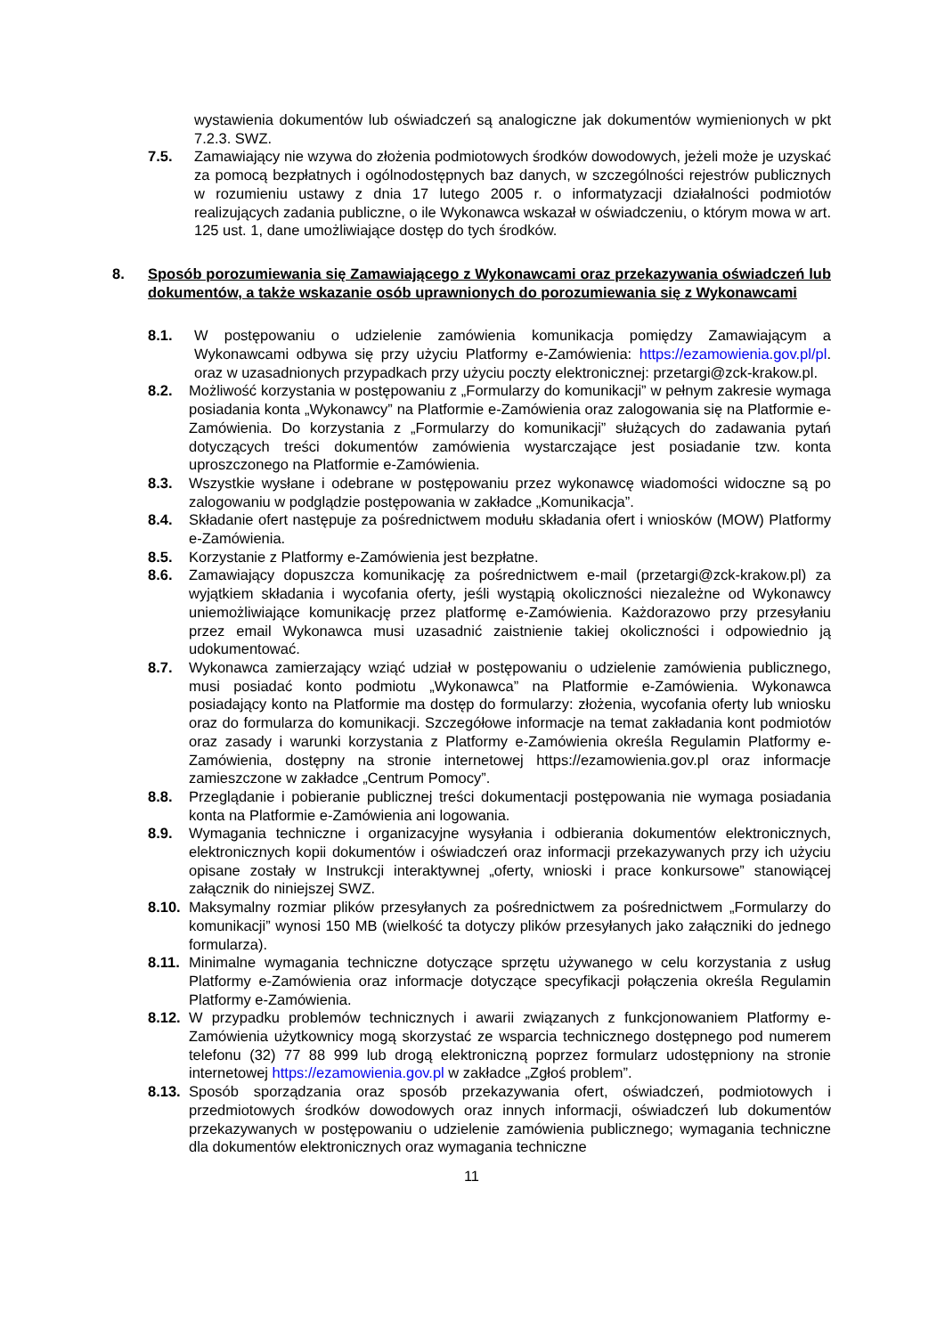wystawienia dokumentów lub oświadczeń są analogiczne jak dokumentów wymienionych w pkt 7.2.3. SWZ.
7.5. Zamawiający nie wzywa do złożenia podmiotowych środków dowodowych, jeżeli może je uzyskać za pomocą bezpłatnych i ogólnodostępnych baz danych, w szczególności rejestrów publicznych w rozumieniu ustawy z dnia 17 lutego 2005 r. o informatyzacji działalności podmiotów realizujących zadania publiczne, o ile Wykonawca wskazał w oświadczeniu, o którym mowa w art. 125 ust. 1, dane umożliwiające dostęp do tych środków.
8. Sposób porozumiewania się Zamawiającego z Wykonawcami oraz przekazywania oświadczeń lub dokumentów, a także wskazanie osób uprawnionych do porozumiewania się z Wykonawcami
8.1. W postępowaniu o udzielenie zamówienia komunikacja pomiędzy Zamawiającym a Wykonawcami odbywa się przy użyciu Platformy e-Zamówienia: https://ezamowienia.gov.pl/pl. oraz w uzasadnionych przypadkach przy użyciu poczty elektronicznej: przetargi@zck-krakow.pl.
8.2. Możliwość korzystania w postępowaniu z „Formularzy do komunikacji” w pełnym zakresie wymaga posiadania konta „Wykonawcy” na Platformie e-Zamówienia oraz zalogowania się na Platformie e-Zamówienia. Do korzystania z „Formularzy do komunikacji” służących do zadawania pytań dotyczących treści dokumentów zamówienia wystarczające jest posiadanie tzw. konta uproszczonego na Platformie e-Zamówienia.
8.3. Wszystkie wysłane i odebrane w postępowaniu przez wykonawcę wiadomości widoczne są po zalogowaniu w podglądzie postępowania w zakładce „Komunikacja”.
8.4. Składanie ofert następuje za pośrednictwem modułu składania ofert i wniosków (MOW) Platformy e-Zamówienia.
8.5. Korzystanie z Platformy e-Zamówienia jest bezpłatne.
8.6. Zamawiający dopuszcza komunikację za pośrednictwem e-mail (przetargi@zck-krakow.pl) za wyjątkiem składania i wycofania oferty, jeśli wystąpią okoliczności niezależne od Wykonawcy uniemożliwiające komunikację przez platformę e-Zamówienia. Każdorazowo przy przesyłaniu przez email Wykonawca musi uzasadnić zaistnienie takiej okoliczności i odpowiednio ją udokumentować.
8.7. Wykonawca zamierzający wziąć udział w postępowaniu o udzielenie zamówienia publicznego, musi posiadać konto podmiotu „Wykonawca” na Platformie e-Zamówienia. Wykonawca posiadający konto na Platformie ma dostęp do formularzy: złożenia, wycofania oferty lub wniosku oraz do formularza do komunikacji. Szczegółowe informacje na temat zakładania kont podmiotów oraz zasady i warunki korzystania z Platformy e-Zamówienia określa Regulamin Platformy e-Zamówienia, dostępny na stronie internetowej https://ezamowienia.gov.pl oraz informacje zamieszczone w zakładce „Centrum Pomocy”.
8.8. Przeglądanie i pobieranie publicznej treści dokumentacji postępowania nie wymaga posiadania konta na Platformie e-Zamówienia ani logowania.
8.9. Wymagania techniczne i organizacyjne wysyłania i odbierania dokumentów elektronicznych, elektronicznych kopii dokumentów i oświadczeń oraz informacji przekazywanych przy ich użyciu opisane zostały w Instrukcji interaktywnej „oferty, wnioski i prace konkursowe” stanowiącej załącznik do niniejszej SWZ.
8.10.
Maksymalny rozmiar plików przesyłanych za pośrednictwem za pośrednictwem „Formularzy do komunikacji” wynosi 150 MB (wielkość ta dotyczy plików przesyłanych jako załączniki do jednego formularza).
8.11.
Minimalne wymagania techniczne dotyczące sprzętu używanego w celu korzystania z usług Platformy e-Zamówienia oraz informacje dotyczące specyfikacji połączenia określa Regulamin Platformy e-Zamówienia.
8.12.
W przypadku problemów technicznych i awarii związanych z funkcjonowaniem Platformy e-Zamówienia użytkownicy mogą skorzystać ze wsparcia technicznego dostępnego pod numerem telefonu (32) 77 88 999 lub drogą elektroniczną poprzez formularz udostępniony na stronie internetowej https://ezamowienia.gov.pl w zakładce „Zgłoś problem”.
8.13.
Sposób sporządzania oraz sposób przekazywania ofert, oświadczeń, podmiotowych i przedmiotowych środków dowodowych oraz innych informacji, oświadczeń lub dokumentów przekazywanych w postępowaniu o udzielenie zamówienia publicznego; wymagania techniczne dla dokumentów elektronicznych oraz wymagania techniczne
11